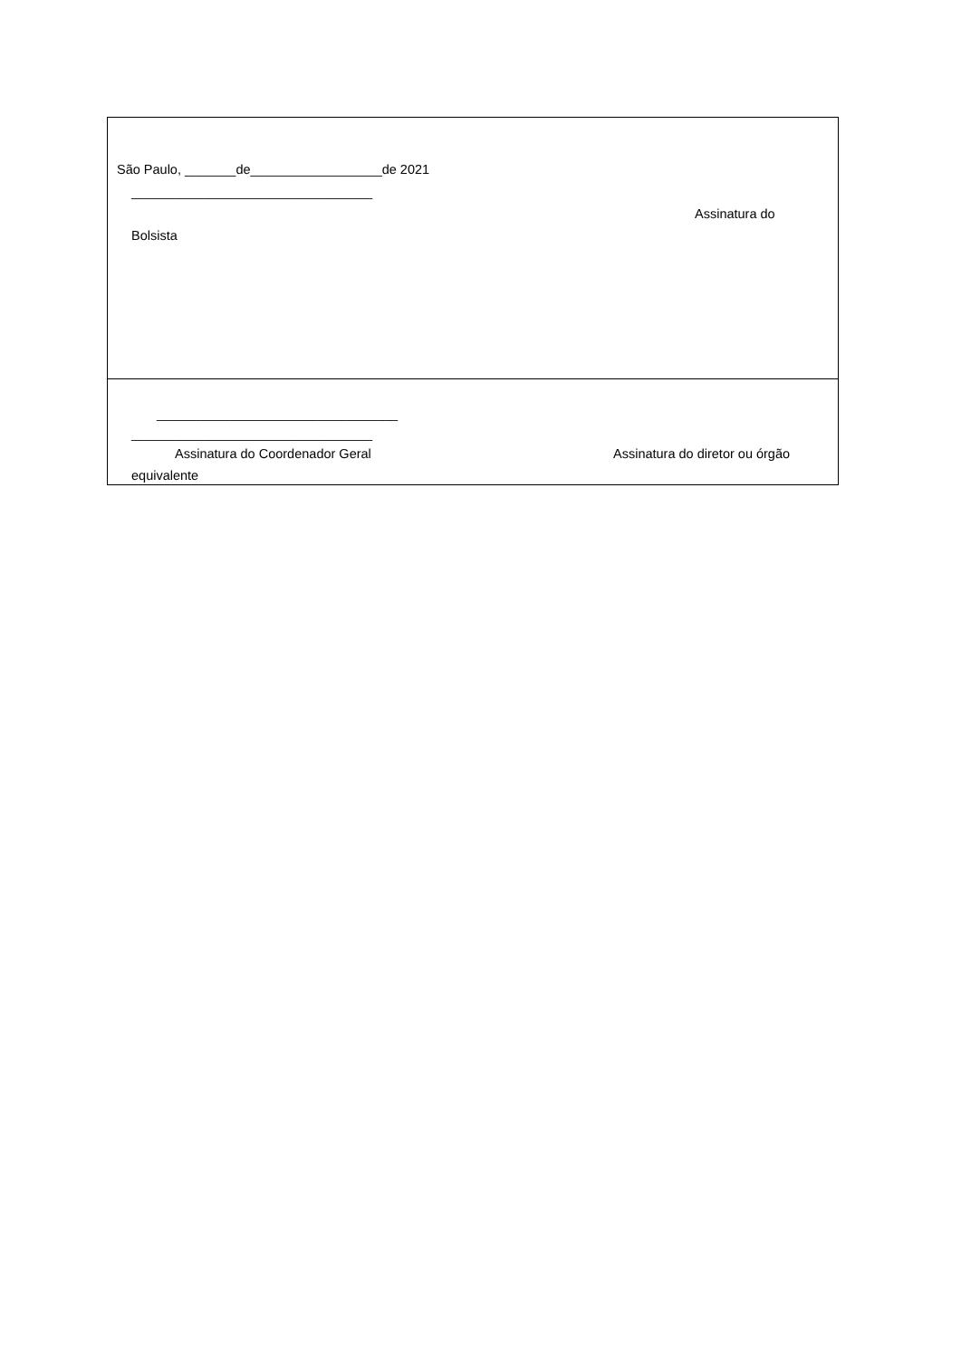São Paulo, _______de__________________de 2021
_________________________________
Assinatura do
Bolsista
_________________________________
_________________________________
Assinatura do Coordenador Geral
Assinatura do diretor ou órgão
equivalente